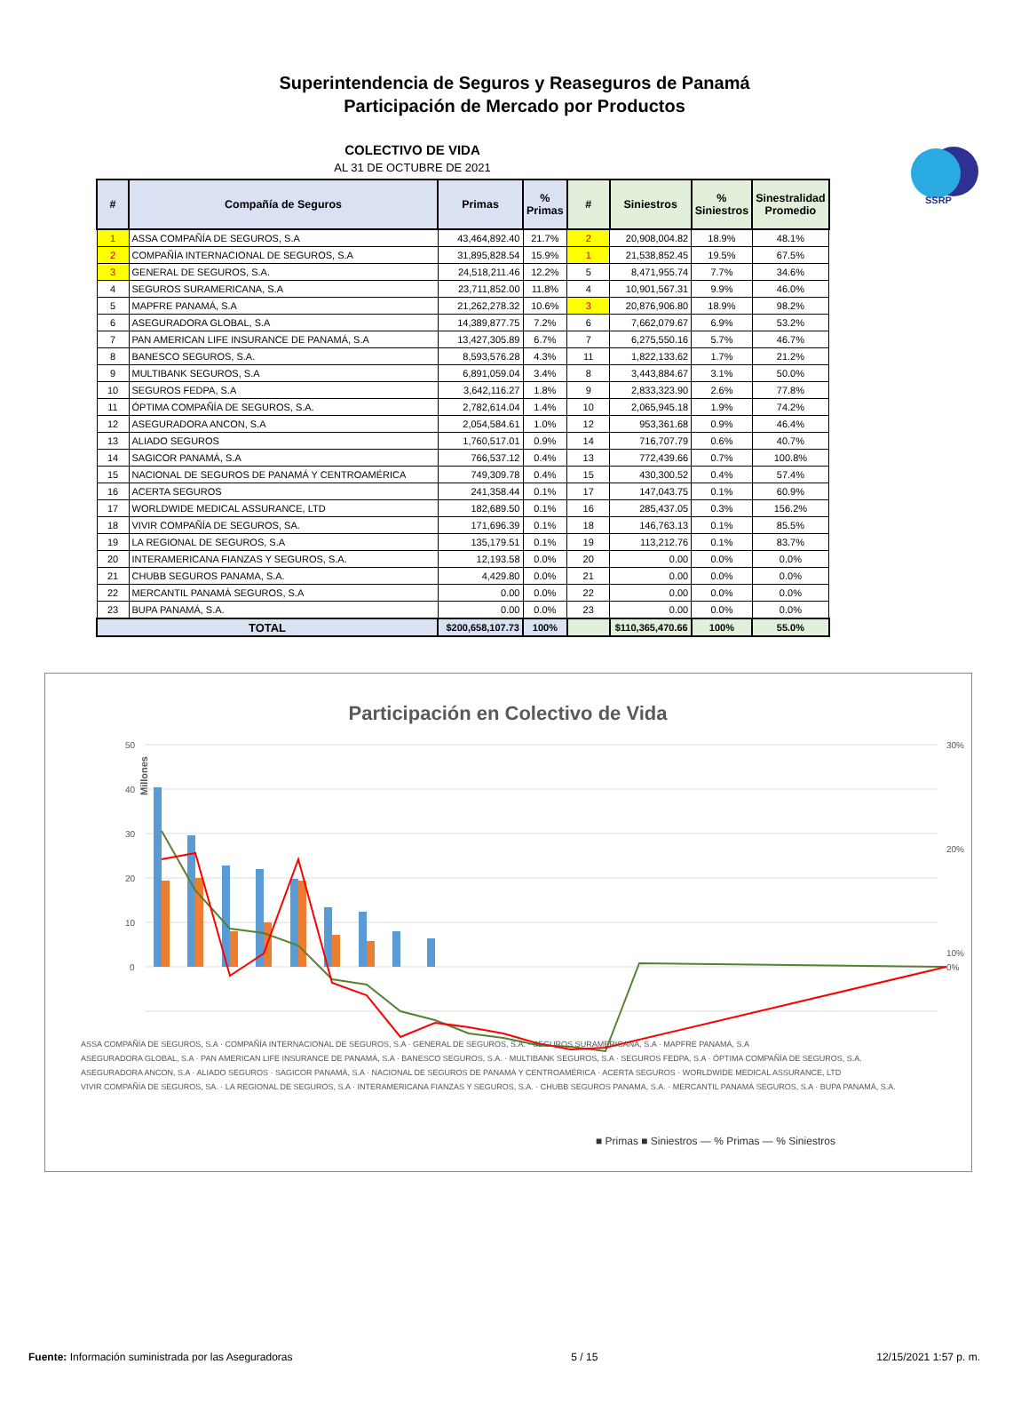SSRP
Superintendencia de Seguros y Reaseguros de Panamá
Participación de Mercado por Productos
COLECTIVO DE VIDA
AL 31 DE OCTUBRE DE 2021
| # | Compañía de Seguros | Primas | % Primas | # | Siniestros | % Siniestros | Sinestralidad Promedio |
| --- | --- | --- | --- | --- | --- | --- | --- |
| 1 | ASSA COMPAÑÍA DE SEGUROS, S.A | 43,464,892.40 | 21.7% | 2 | 20,908,004.82 | 18.9% | 48.1% |
| 2 | COMPAÑÍA INTERNACIONAL DE SEGUROS, S.A | 31,895,828.54 | 15.9% | 1 | 21,538,852.45 | 19.5% | 67.5% |
| 3 | GENERAL DE SEGUROS, S.A. | 24,518,211.46 | 12.2% | 5 | 8,471,955.74 | 7.7% | 34.6% |
| 4 | SEGUROS SURAMERICANA, S.A | 23,711,852.00 | 11.8% | 4 | 10,901,567.31 | 9.9% | 46.0% |
| 5 | MAPFRE PANAMÁ, S.A | 21,262,278.32 | 10.6% | 3 | 20,876,906.80 | 18.9% | 98.2% |
| 6 | ASEGURADORA GLOBAL, S.A | 14,389,877.75 | 7.2% | 6 | 7,662,079.67 | 6.9% | 53.2% |
| 7 | PAN AMERICAN LIFE INSURANCE DE PANAMÁ, S.A | 13,427,305.89 | 6.7% | 7 | 6,275,550.16 | 5.7% | 46.7% |
| 8 | BANESCO SEGUROS, S.A. | 8,593,576.28 | 4.3% | 11 | 1,822,133.62 | 1.7% | 21.2% |
| 9 | MULTIBANK SEGUROS, S.A | 6,891,059.04 | 3.4% | 8 | 3,443,884.67 | 3.1% | 50.0% |
| 10 | SEGUROS FEDPA, S.A | 3,642,116.27 | 1.8% | 9 | 2,833,323.90 | 2.6% | 77.8% |
| 11 | ÓPTIMA COMPAÑÍA DE SEGUROS, S.A. | 2,782,614.04 | 1.4% | 10 | 2,065,945.18 | 1.9% | 74.2% |
| 12 | ASEGURADORA ANCON, S.A | 2,054,584.61 | 1.0% | 12 | 953,361.68 | 0.9% | 46.4% |
| 13 | ALIADO SEGUROS | 1,760,517.01 | 0.9% | 14 | 716,707.79 | 0.6% | 40.7% |
| 14 | SAGICOR PANAMÁ, S.A | 766,537.12 | 0.4% | 13 | 772,439.66 | 0.7% | 100.8% |
| 15 | NACIONAL DE SEGUROS DE PANAMÁ Y CENTROAMÉRICA | 749,309.78 | 0.4% | 15 | 430,300.52 | 0.4% | 57.4% |
| 16 | ACERTA SEGUROS | 241,358.44 | 0.1% | 17 | 147,043.75 | 0.1% | 60.9% |
| 17 | WORLDWIDE MEDICAL ASSURANCE, LTD | 182,689.50 | 0.1% | 16 | 285,437.05 | 0.3% | 156.2% |
| 18 | VIVIR COMPAÑÍA DE SEGUROS, SA. | 171,696.39 | 0.1% | 18 | 146,763.13 | 0.1% | 85.5% |
| 19 | LA REGIONAL DE SEGUROS, S.A | 135,179.51 | 0.1% | 19 | 113,212.76 | 0.1% | 83.7% |
| 20 | INTERAMERICANA FIANZAS Y SEGUROS, S.A. | 12,193.58 | 0.0% | 20 | 0.00 | 0.0% | 0.0% |
| 21 | CHUBB SEGUROS PANAMA, S.A. | 4,429.80 | 0.0% | 21 | 0.00 | 0.0% | 0.0% |
| 22 | MERCANTIL PANAMÁ SEGUROS, S.A | 0.00 | 0.0% | 22 | 0.00 | 0.0% | 0.0% |
| 23 | BUPA PANAMÁ, S.A. | 0.00 | 0.0% | 23 | 0.00 | 0.0% | 0.0% |
| TOTAL | | $200,658,107.73 | 100% | | $110,365,470.66 | 100% | 55.0% |
Participación en Colectivo de Vida
Millones
50
40
30
20
10
0
30%
20%
10%
0%
■ Primas ■ Siniestros — % Primas — % Siniestros
ASSA COMPAÑÍA DE SEGUROS, S.A · COMPAÑÍA INTERNACIONAL DE SEGUROS, S.A · GENERAL DE SEGUROS, S.A. · SEGUROS SURAMERICANA, S.A · MAPFRE PANAMÁ, S.A
ASEGURADORA GLOBAL, S.A · PAN AMERICAN LIFE INSURANCE DE PANAMÁ, S.A · BANESCO SEGUROS, S.A. · MULTIBANK SEGUROS, S.A · SEGUROS FEDPA, S.A · ÓPTIMA COMPAÑÍA DE SEGUROS, S.A.
ASEGURADORA ANCON, S.A · ALIADO SEGUROS · SAGICOR PANAMÁ, S.A · NACIONAL DE SEGUROS DE PANAMÁ Y CENTROAMÉRICA · ACERTA SEGUROS · WORLDWIDE MEDICAL ASSURANCE, LTD
VIVIR COMPAÑÍA DE SEGUROS, SA. · LA REGIONAL DE SEGUROS, S.A · INTERAMERICANA FIANZAS Y SEGUROS, S.A. · CHUBB SEGUROS PANAMA, S.A. · MERCANTIL PANAMÁ SEGUROS, S.A · BUPA PANAMÁ, S.A.
Fuente: Información suministrada por las Aseguradoras 5 / 15 12/15/2021 1:57 p. m.